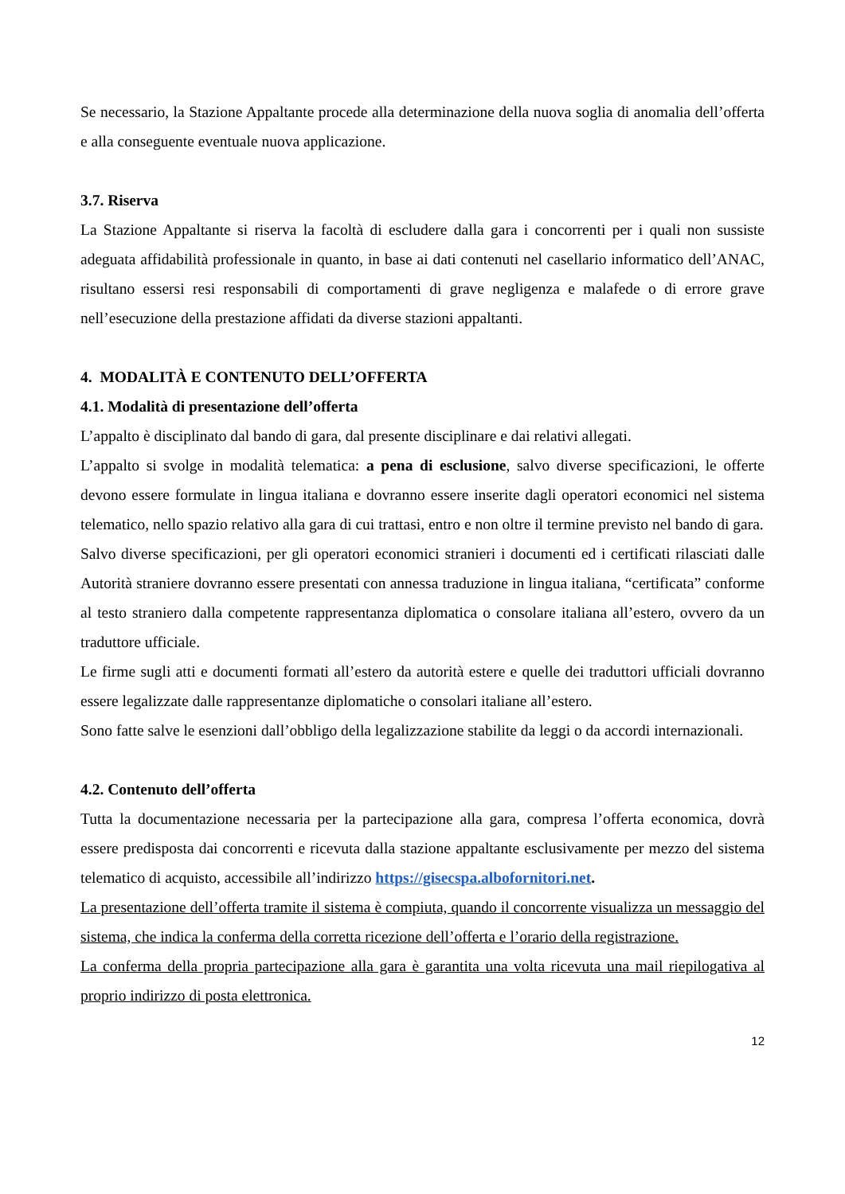Se necessario, la Stazione Appaltante procede alla determinazione della nuova soglia di anomalia dell’offerta e alla conseguente eventuale nuova applicazione.
3.7. Riserva
La Stazione Appaltante si riserva la facoltà di escludere dalla gara i concorrenti per i quali non sussiste adeguata affidabilità professionale in quanto, in base ai dati contenuti nel casellario informatico dell’ANAC, risultano essersi resi responsabili di comportamenti di grave negligenza e malafede o di errore grave nell’esecuzione della prestazione affidati da diverse stazioni appaltanti.
4. MODALITÀ E CONTENUTO DELL’OFFERTA
4.1. Modalità di presentazione dell’offerta
L’appalto è disciplinato dal bando di gara, dal presente disciplinare e dai relativi allegati.
L’appalto si svolge in modalità telematica: a pena di esclusione, salvo diverse specificazioni, le offerte devono essere formulate in lingua italiana e dovranno essere inserite dagli operatori economici nel sistema telematico, nello spazio relativo alla gara di cui trattasi, entro e non oltre il termine previsto nel bando di gara.
Salvo diverse specificazioni, per gli operatori economici stranieri i documenti ed i certificati rilasciati dalle Autorità straniere dovranno essere presentati con annessa traduzione in lingua italiana, “certificata” conforme al testo straniero dalla competente rappresentanza diplomatica o consolare italiana all’estero, ovvero da un traduttore ufficiale.
Le firme sugli atti e documenti formati all’estero da autorità estere e quelle dei traduttori ufficiali dovranno essere legalizzate dalle rappresentanze diplomatiche o consolari italiane all’estero.
Sono fatte salve le esenzioni dall’obbligo della legalizzazione stabilite da leggi o da accordi internazionali.
4.2. Contenuto dell’offerta
Tutta la documentazione necessaria per la partecipazione alla gara, compresa l’offerta economica, dovrà essere predisposta dai concorrenti e ricevuta dalla stazione appaltante esclusivamente per mezzo del sistema telematico di acquisto, accessibile all’indirizzo https://gisecspa.albofornitori.net.
La presentazione dell’offerta tramite il sistema è compiuta, quando il concorrente visualizza un messaggio del sistema, che indica la conferma della corretta ricezione dell’offerta e l’orario della registrazione.
La conferma della propria partecipazione alla gara è garantita una volta ricevuta una mail riepilogativa al proprio indirizzo di posta elettronica.
12